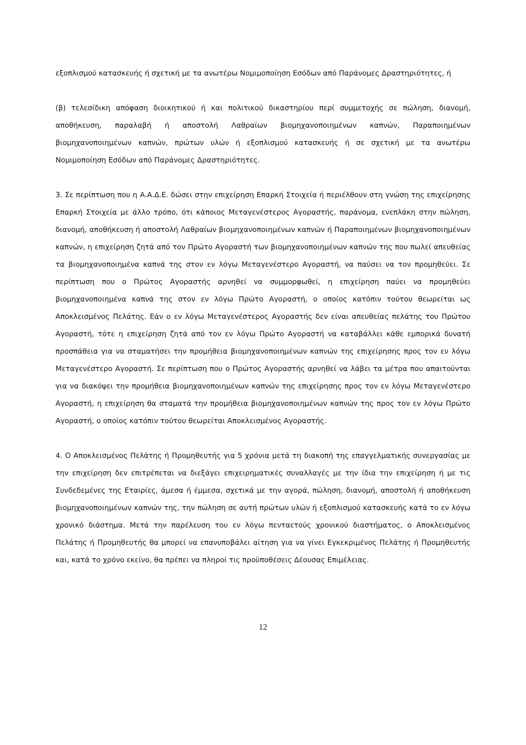εξοπλισμού κατασκευής ή σχετική με τα ανωτέρω Νομιμοποίηση Εσόδων από Παράνομες Δραστηριότητες, ή
(β) τελεσίδικη απόφαση διοικητικού ή και πολιτικού δικαστηρίου περί συμμετοχής σε πώληση, διανομή, αποθήκευση, παραλαβή ή αποστολή Λαθραίων βιομηχανοποιημένων καπνών, Παραποιημένων βιομηχανοποιημένων καπνών, πρώτων υλών ή εξοπλισμού κατασκευής ή σε σχετική με τα ανωτέρω Νομιμοποίηση Εσόδων από Παράνομες Δραστηριότητες.
3. Σε περίπτωση που η Α.Α.Δ.Ε. δώσει στην επιχείρηση Επαρκή Στοιχεία ή περιέλθουν στη γνώση της επιχείρησης Επαρκή Στοιχεία με άλλο τρόπο, ότι κάποιος Μεταγενέστερος Αγοραστής, παράνομα, ενεπλάκη στην πώληση, διανομή, αποθήκευση ή αποστολή Λαθραίων βιομηχανοποιημένων καπνών ή Παραποιημένων βιομηχανοποιημένων καπνών, η επιχείρηση ζητά από τον Πρώτο Αγοραστή των βιομηχανοποιημένων καπνών της που πωλεί απευθείας τα βιομηχανοποιημένα καπνά της στον εν λόγω Μεταγενέστερο Αγοραστή, να παύσει να τον προμηθεύει. Σε περίπτωση που ο Πρώτος Αγοραστής αρνηθεί να συμμορφωθεί, η επιχείρηση παύει να προμηθεύει βιομηχανοποιημένα καπνά της στον εν λόγω Πρώτο Αγοραστή, ο οποίος κατόπιν τούτου θεωρείται ως Αποκλεισμένος Πελάτης. Εάν ο εν λόγω Μεταγενέστερος Αγοραστής δεν είναι απευθείας πελάτης του Πρώτου Αγοραστή, τότε η επιχείρηση ζητά από τον εν λόγω Πρώτο Αγοραστή να καταβάλλει κάθε εμπορικά δυνατή προσπάθεια για να σταματήσει την προμήθεια βιομηχανοποιημένων καπνών της επιχείρησης προς τον εν λόγω Μεταγενέστερο Αγοραστή. Σε περίπτωση που ο Πρώτος Αγοραστής αρνηθεί να λάβει τα μέτρα που απαιτούνται για να διακόψει την προμήθεια βιομηχανοποιημένων καπνών της επιχείρησης προς τον εν λόγω Μεταγενέστερο Αγοραστή, η επιχείρηση θα σταματά την προμήθεια βιομηχανοποιημένων καπνών της προς τον εν λόγω Πρώτο Αγοραστή, ο οποίος κατόπιν τούτου θεωρείται Αποκλεισμένος Αγοραστής.
4. Ο Αποκλεισμένος Πελάτης ή Προμηθευτής για 5 χρόνια μετά τη διακοπή της επαγγελματικής συνεργασίας με την επιχείρηση δεν επιτρέπεται να διεξάγει επιχειρηματικές συναλλαγές με την ίδια την επιχείρηση ή με τις Συνδεδεμένες της Εταιρίες, άμεσα ή έμμεσα, σχετικά με την αγορά, πώληση, διανομή, αποστολή ή αποθήκευση βιομηχανοποιημένων καπνών της, την πώληση σε αυτή πρώτων υλών ή εξοπλισμού κατασκευής κατά το εν λόγω χρονικό διάστημα. Μετά την παρέλευση του εν λόγω πενταετούς χρονικού διαστήματος, ο Αποκλεισμένος Πελάτης ή Προμηθευτής θα μπορεί να επανυποβάλει αίτηση για να γίνει Εγκεκριμένος Πελάτης ή Προμηθευτής και, κατά το χρόνο εκείνο, θα πρέπει να πληροί τις προϋποθέσεις Δέουσας Επιμέλειας.
12